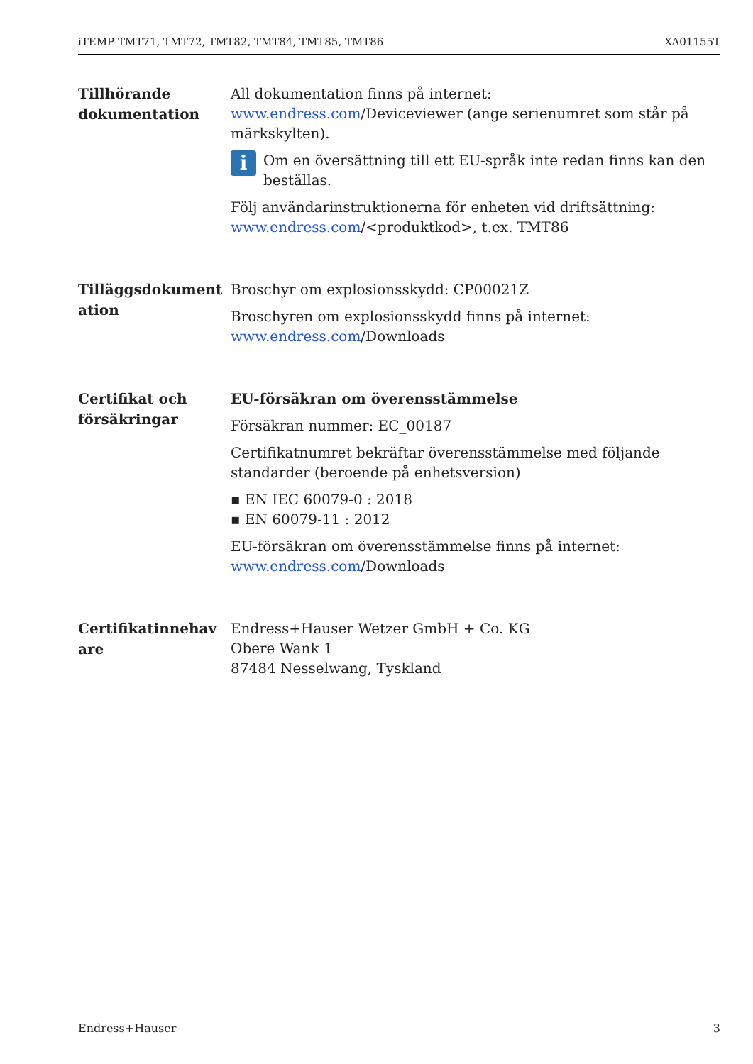iTEMP TMT71, TMT72, TMT82, TMT84, TMT85, TMT86 XA01155T
Tillhörande dokumentation
All dokumentation finns på internet: www.endress.com/Deviceviewer (ange serienumret som står på märkskylten).
i
Om en översättning till ett EU-språk inte redan finns kan den beställas.
Följ användarinstruktionerna för enheten vid driftsättning: www.endress.com/<produktkod>, t.ex. TMT86
Tilläggsdokument ation
Broschyr om explosionsskydd: CP00021Z
Broschyren om explosionsskydd finns på internet: www.endress.com/Downloads
Certifikat och försäkringar
EU-försäkran om överensstämmelse
Försäkran nummer: EC_00187
Certifikatnumret bekräftar överensstämmelse med följande standarder (beroende på enhetsversion)
▪ EN IEC 60079-0 : 2018
▪ EN 60079-11 : 2012
EU-försäkran om överensstämmelse finns på internet: www.endress.com/Downloads
Certifikatinnehav are
Endress+Hauser Wetzer GmbH + Co. KG
Obere Wank 1
87484 Nesselwang, Tyskland
Endress+Hauser 3